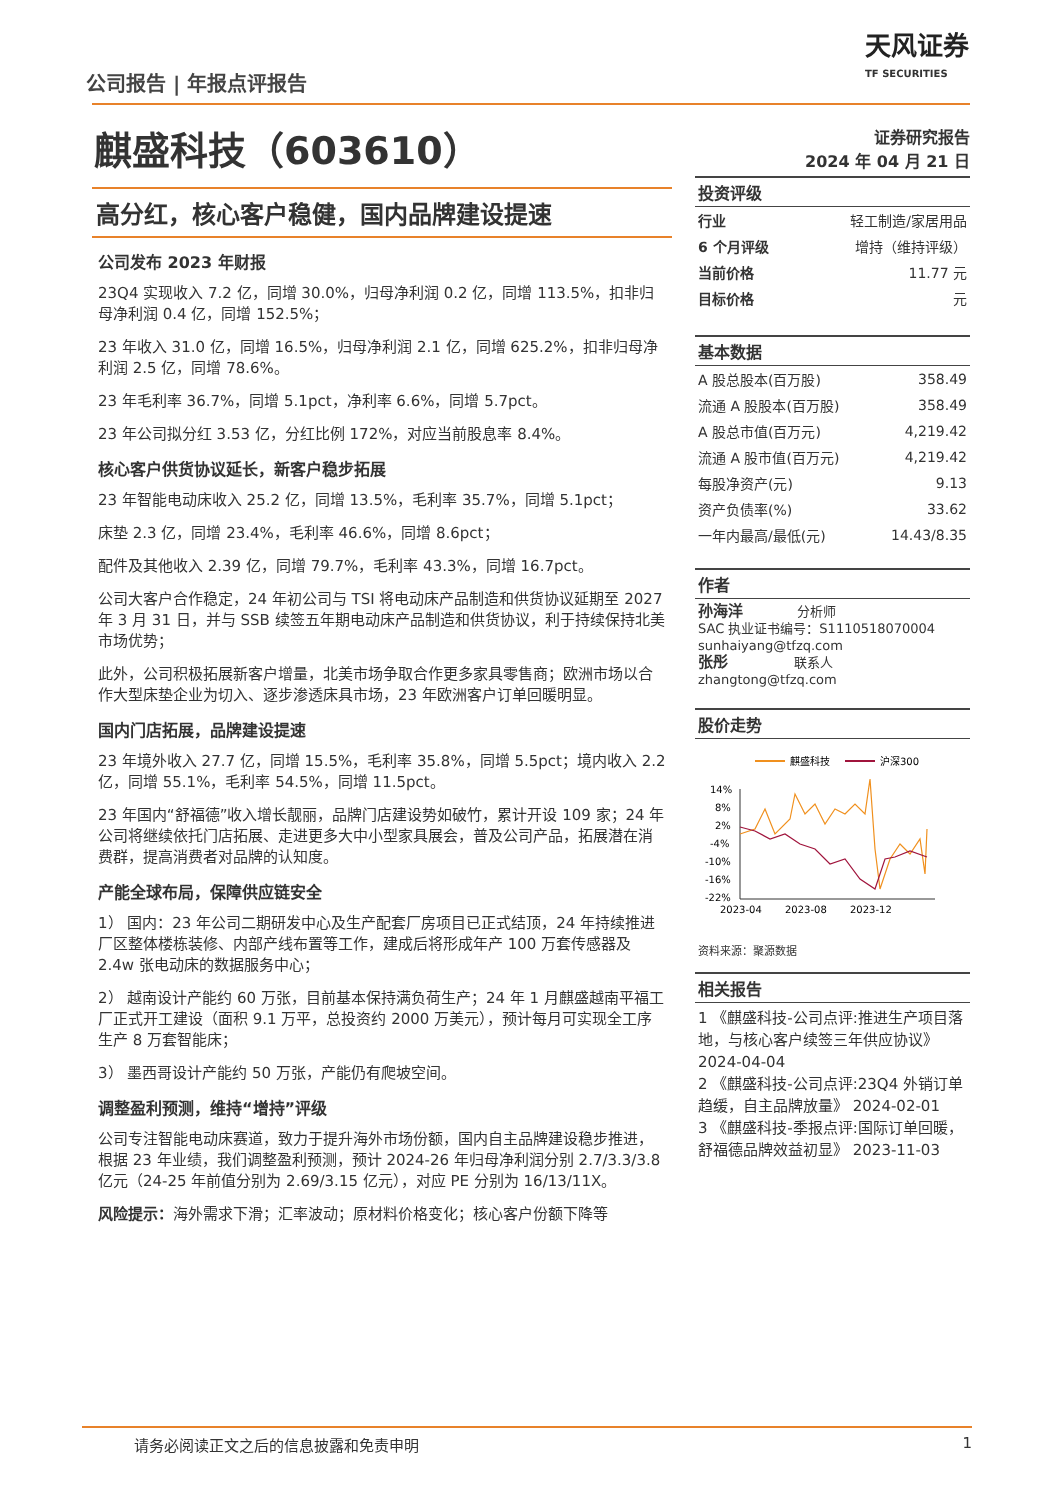公司报告 | 年报点评报告
天风证券
TF SECURITIES
麒盛科技（603610）
高分红，核心客户稳健，国内品牌建设提速
公司发布 2023 年财报
23Q4 实现收入 7.2 亿，同增 30.0%，归母净利润 0.2 亿，同增 113.5%，扣非归母净利润 0.4 亿，同增 152.5%；
23 年收入 31.0 亿，同增 16.5%，归母净利润 2.1 亿，同增 625.2%，扣非归母净利润 2.5 亿，同增 78.6%。
23 年毛利率 36.7%，同增 5.1pct，净利率 6.6%，同增 5.7pct。
23 年公司拟分红 3.53 亿，分红比例 172%，对应当前股息率 8.4%。
核心客户供货协议延长，新客户稳步拓展
23 年智能电动床收入 25.2 亿，同增 13.5%，毛利率 35.7%，同增 5.1pct；
床垫 2.3 亿，同增 23.4%，毛利率 46.6%，同增 8.6pct；
配件及其他收入 2.39 亿，同增 79.7%，毛利率 43.3%，同增 16.7pct。
公司大客户合作稳定，24 年初公司与 TSI 将电动床产品制造和供货协议延期至 2027 年 3 月 31 日，并与 SSB 续签五年期电动床产品制造和供货协议，利于持续保持北美市场优势；
此外，公司积极拓展新客户增量，北美市场争取合作更多家具零售商；欧洲市场以合作大型床垫企业为切入、逐步渗透床具市场，23 年欧洲客户订单回暖明显。
国内门店拓展，品牌建设提速
23 年境外收入 27.7 亿，同增 15.5%，毛利率 35.8%，同增 5.5pct；境内收入 2.2 亿，同增 55.1%，毛利率 54.5%，同增 11.5pct。
23 年国内“舒福德”收入增长靓丽，品牌门店建设势如破竹，累计开设 109 家；24 年公司将继续依托门店拓展、走进更多大中小型家具展会，普及公司产品，拓展潜在消费群，提高消费者对品牌的认知度。
产能全球布局，保障供应链安全
1） 国内：23 年公司二期研发中心及生产配套厂房项目已正式结顶，24 年持续推进厂区整体楼栋装修、内部产线布置等工作，建成后将形成年产 100 万套传感器及 2.4w 张电动床的数据服务中心；
2） 越南设计产能约 60 万张，目前基本保持满负荷生产；24 年 1 月麒盛越南平福工厂正式开工建设（面积 9.1 万平，总投资约 2000 万美元），预计每月可实现全工序生产 8 万套智能床；
3） 墨西哥设计产能约 50 万张，产能仍有爬坡空间。
调整盈利预测，维持“增持”评级
公司专注智能电动床赛道，致力于提升海外市场份额，国内自主品牌建设稳步推进，根据 23 年业绩，我们调整盈利预测，预计 2024-26 年归母净利润分别 2.7/3.3/3.8 亿元（24-25 年前值分别为 2.69/3.15 亿元），对应 PE 分别为 16/13/11X。
风险提示：海外需求下滑；汇率波动；原材料价格变化；核心客户份额下降等
证券研究报告
2024 年 04 月 21 日
投资评级
| 行业 | 轻工制造/家居用品 |
| 6 个月评级 | 增持（维持评级） |
| 当前价格 | 11.77 元 |
| 目标价格 | 元 |
基本数据
| A 股总股本(百万股) | 358.49 |
| 流通 A 股股本(百万股) | 358.49 |
| A 股总市值(百万元) | 4,219.42 |
| 流通 A 股市值(百万元) | 4,219.42 |
| 每股净资产(元) | 9.13 |
| 资产负债率(%) | 33.62 |
| 一年内最高/最低(元) | 14.43/8.35 |
作者
孙海洋 分析师
SAC 执业证书编号：S1110518070004
sunhaiyang@tfzq.com
张彤 联系人
zhangtong@tfzq.com
股价走势
麒盛科技
沪深300
14%
8%
2%
-4%
-10%
-16%
-22%
2023-04
2023-08
2023-12
资料来源：聚源数据
相关报告
1 《麒盛科技-公司点评:推进生产项目落地，与核心客户续签三年供应协议》 2024-04-04
2 《麒盛科技-公司点评:23Q4 外销订单趋缓，自主品牌放量》 2024-02-01
3 《麒盛科技-季报点评:国际订单回暖，舒福德品牌效益初显》 2023-11-03
请务必阅读正文之后的信息披露和免责申明 1